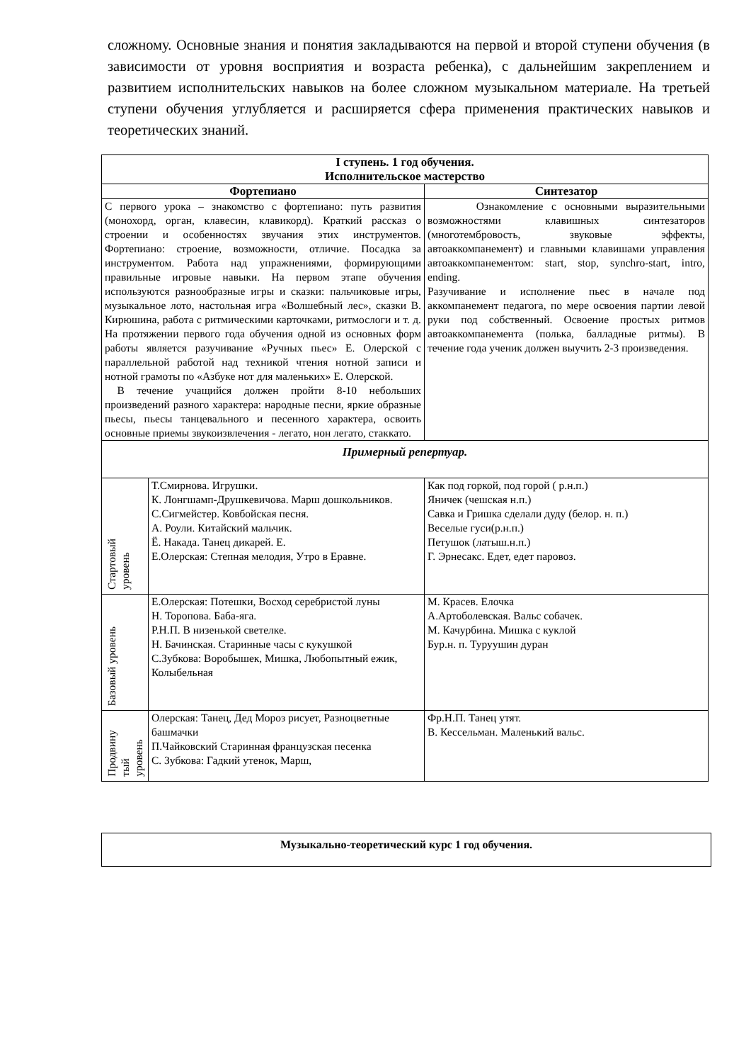сложному. Основные знания и понятия закладываются на первой и второй ступени обучения (в зависимости от уровня восприятия и возраста ребенка), с дальнейшим закреплением и развитием исполнительских навыков на более сложном музыкальном материале. На третьей ступени обучения углубляется и расширяется сфера применения практических навыков и теоретических знаний.
| I ступень. 1 год обучения. Исполнительское мастерство | | |
| --- | --- | --- |
| Фортепиано | | Синтезатор |
| С первого урока – знакомство с фортепиано: путь развития (монохорд, орган, клавесин, клавикорд). Краткий рассказ о строении и особенностях звучания этих инструментов. Фортепиано: строение, возможности, отличие. Посадка за инструментом. Работа над упражнениями, формирующими правильные игровые навыки. На первом этапе обучения используются разнообразные игры и сказки: пальчиковые игры, музыкальное лото, настольная игра «Волшебный лес», сказки В. Кирюшина, работа с ритмическими карточками, ритмослоги и т. д. На протяжении первого года обучения одной из основных форм работы является разучивание «Ручных пьес» Е. Олерской с параллельной работой над техникой чтения нотной записи и нотной грамоты по «Азбуке нот для маленьких» Е. Олерской. В течение учащийся должен пройти 8-10 небольших произведений разного характера: народные песни, яркие образные пьесы, пьесы танцевального и песенного характера, освоить основные приемы звукоизвлечения - легато, нон легато, стаккато. | | Ознакомление с основными выразительными возможностями клавишных синтезаторов (многотембровость, звуковые эффекты, автоаккомпанемент) и главными клавишами управления автоаккомпанементом: start, stop, synchro-start, intro, ending. Разучивание и исполнение пьес в начале под аккомпанемент педагога, по мере освоения партии левой руки под собственный. Освоение простых ритмов автоаккомпанемента (полька, балладные ритмы). В течение года ученик должен выучить 2-3 произведения. |
| Примерный репертуар. | | |
| Стартовый уровень | Т.Смирнова. Игрушки. К. Лонгшамп-Друшкевичова. Марш дошкольников. С.Сигмейстер. Ковбойская песня. А. Роули. Китайский мальчик. Ё. Накада. Танец дикарей. Е. Е.Олерская: Степная мелодия, Утро в Еравне. | Как под горкой, под горой ( р.н.п.) Яничек (чешская н.п.) Савка и Гришка сделали дуду (белор. н. п.) Веселые гуси(р.н.п.) Петушок (латыш.н.п.) Г. Эрнесакс. Едет, едет паровоз. |
| Базовый уровень | Е.Олерская: Потешки, Восход серебристой луны Н. Торопова. Баба-яга. Р.Н.П. В низенькой светелке. Н. Бачинская. Старинные часы с кукушкой С.Зубкова: Воробышек, Мишка, Любопытный ежик, Колыбельная | М. Красев. Елочка А.Артоболевская. Вальс собачек. М. Качурбина. Мишка с куклой Бур.н. п. Туруушин дуран |
| Продвину тый уровень | Олерская: Танец, Дед Мороз рисует, Разноцветные башмачки П.Чайковский Старинная французская песенка С. Зубкова: Гадкий утенок, Марш, | Фр.Н.П. Танец утят. В. Кессельман. Маленький вальс. |
| Музыкально-теоретический курс 1 год обучения. |